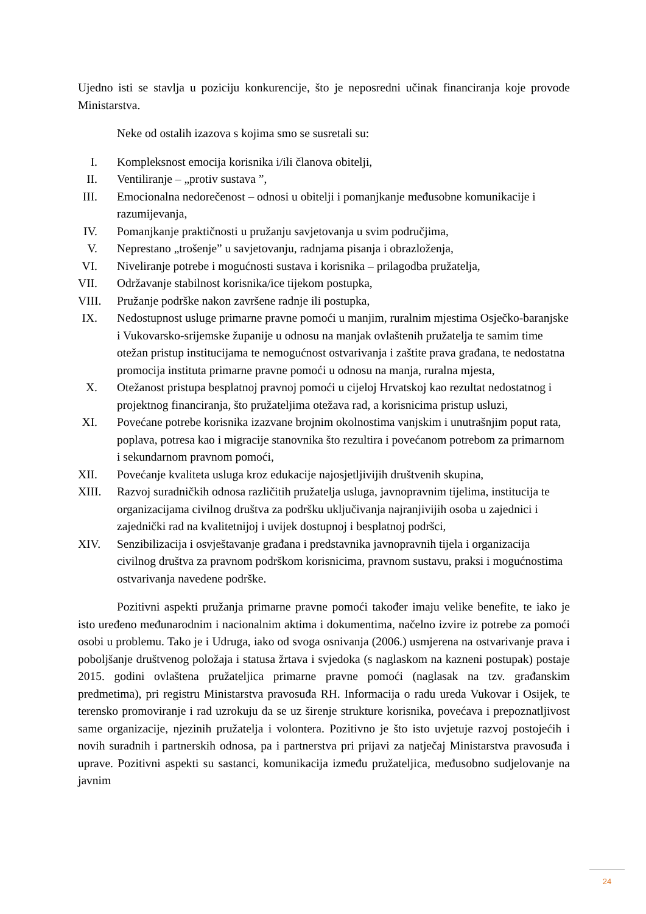Ujedno isti se stavlja u poziciju konkurencije, što je neposredni učinak financiranja koje provode Ministarstva.
Neke od ostalih izazova s kojima smo se susretali su:
I. Kompleksnost emocija korisnika i/ili članova obitelji,
II. Ventiliranje – „protiv sustava ”,
III. Emocionalna nedorečenost – odnosi u obitelji i pomanjkanje međusobne komunikacije i razumijevanja,
IV. Pomanjkanje praktičnosti u pružanju savjetovanja u svim područjima,
V. Neprestano „trošenje” u savjetovanju, radnjama pisanja i obrazloženja,
VI. Niveliranje potrebe i mogućnosti sustava i korisnika – prilagodba pružatelja,
VII. Održavanje stabilnost korisnika/ice tijekom postupka,
VIII. Pružanje podrške nakon završene radnje ili postupka,
IX. Nedostupnost usluge primarne pravne pomoći u manjim, ruralnim mjestima Osječko-baranjske i Vukovarsko-srijemske županije u odnosu na manjak ovlaštenih pružatelja te samim time otežan pristup institucijama te nemogućnost ostvarivanja i zaštite prava građana, te nedostatna promocija instituta primarne pravne pomoći u odnosu na manja, ruralna mjesta,
X. Otežanost pristupa besplatnoj pravnoj pomoći u cijeloj Hrvatskoj kao rezultat nedostatnog i projektnog financiranja, što pružateljima otežava rad, a korisnicima pristup usluzi,
XI. Povećane potrebe korisnika izazvane brojnim okolnostima vanjskim i unutrašnjim poput rata, poplava, potresa kao i migracije stanovnika što rezultira i povećanom potrebom za primarnom i sekundarnom pravnom pomoći,
XII. Povećanje kvaliteta usluga kroz edukacije najosjetljivijih društvenih skupina,
XIII. Razvoj suradničkih odnosa različitih pružatelja usluga, javnopravnim tijelima, institucija te organizacijama civilnog društva za podršku uključivanja najranjivijih osoba u zajednici i zajednički rad na kvalitetnijoj i uvijek dostupnoj i besplatnoj podršci,
XIV. Senzibilizacija i osvještavanje građana i predstavnika javnopravnih tijela i organizacija civilnog društva za pravnom podrškom korisnicima, pravnom sustavu, praksi i mogućnostima ostvarivanja navedene podrške.
Pozitivni aspekti pružanja primarne pravne pomoći također imaju velike benefite, te iako je isto uređeno međunarodnim i nacionalnim aktima i dokumentima, načelno izvire iz potrebe za pomoći osobi u problemu. Tako je i Udruga, iako od svoga osnivanja (2006.) usmjerena na ostvarivanje prava i poboljšanje društvenog položaja i statusa žrtava i svjedoka (s naglaskom na kazneni postupak) postaje 2015. godini ovlaštena pružateljica primarne pravne pomoći (naglasak na tzv. građanskim predmetima), pri registru Ministarstva pravosuđa RH. Informacija o radu ureda Vukovar i Osijek, te terensko promoviranje i rad uzrokuju da se uz širenje strukture korisnika, povećava i prepoznatljivost same organizacije, njezinih pružatelja i volontera. Pozitivno je što isto uvjetuje razvoj postojećih i novih suradnih i partnerskih odnosa, pa i partnerstva pri prijavi za natječaj Ministarstva pravosuđa i uprave. Pozitivni aspekti su sastanci, komunikacija između pružateljica, međusobno sudjelovanje na javnim
24